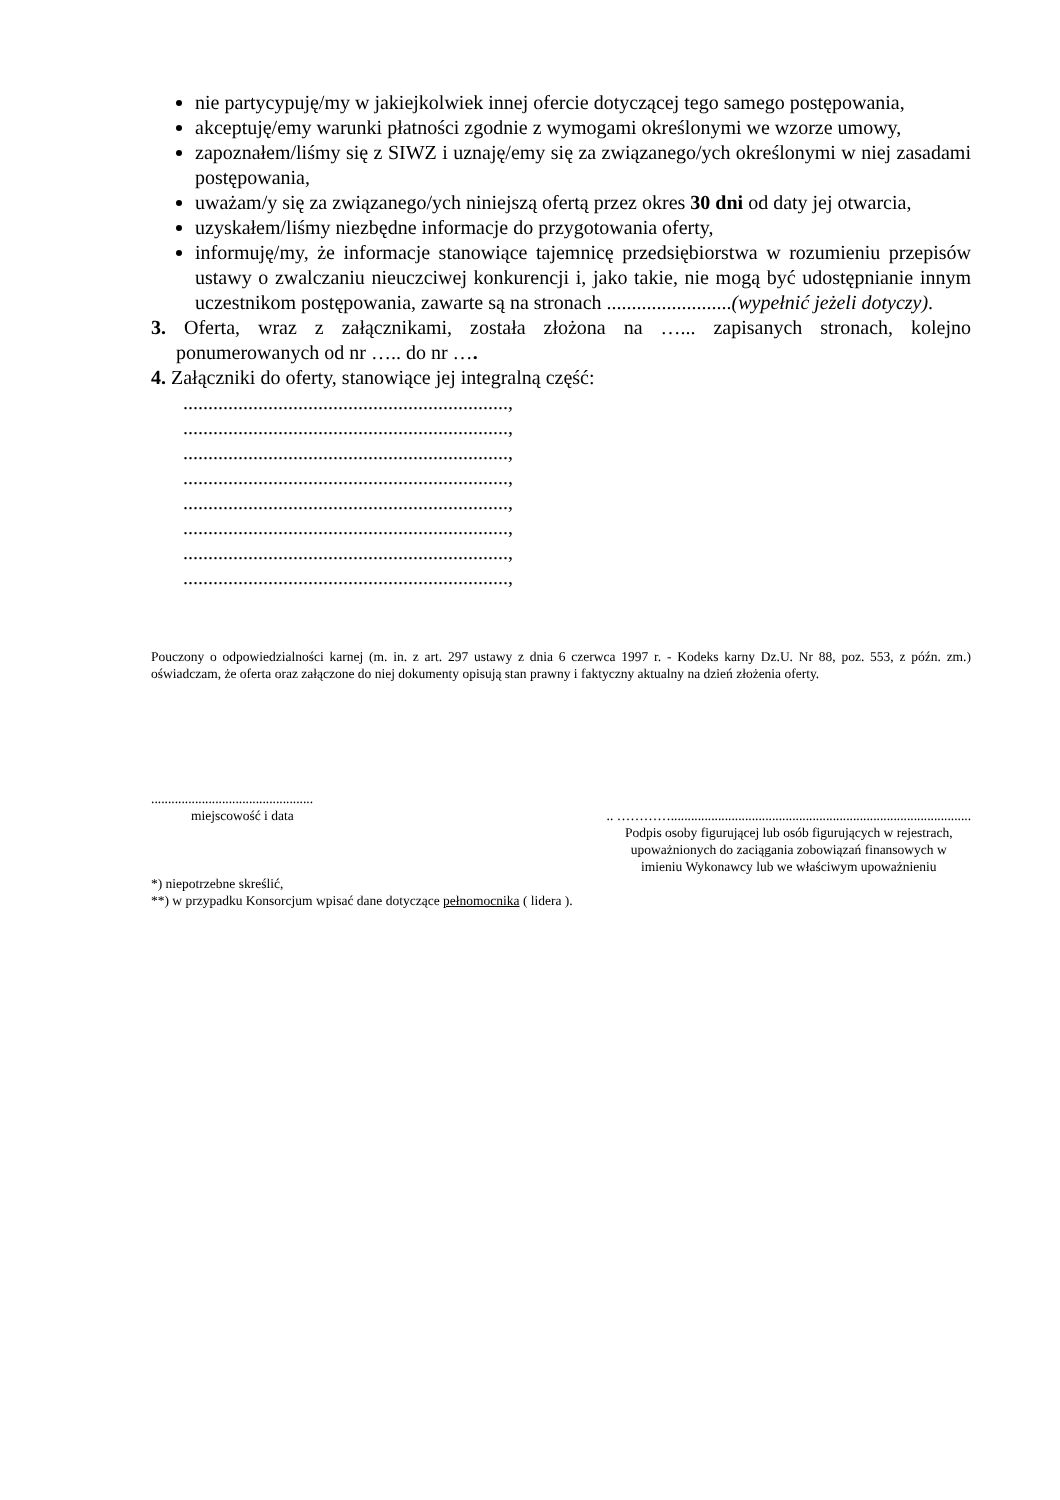nie partycypuję/my w jakiejkolwiek innej ofercie dotyczącej tego samego postępowania,
akceptuję/emy warunki płatności zgodnie z wymogami określonymi we wzorze umowy,
zapoznałem/liśmy się z SIWZ i uznaję/emy się za związanego/ych określonymi w niej zasadami postępowania,
uważam/y się za związanego/ych niniejszą ofertą przez okres 30 dni od daty jej otwarcia,
uzyskałem/liśmy niezbędne informacje do przygotowania oferty,
informuję/my, że informacje stanowiące tajemnicę przedsiębiorstwa w rozumieniu przepisów ustawy o zwalczaniu nieuczciwej konkurencji i, jako takie, nie mogą być udostępnianie innym uczestnikom postępowania, zawarte są na stronach .........................(wypełnić jeżeli dotyczy).
3. Oferta, wraz z załącznikami, została złożona na …... zapisanych stronach, kolejno ponumerowanych od nr ….. do nr ….
4. Załączniki do oferty, stanowiące jej integralną część:
.................................................................,
.................................................................,
.................................................................,
.................................................................,
.................................................................,
.................................................................,
.................................................................,
.................................................................,
Pouczony o odpowiedzialności karnej (m. in. z art. 297 ustawy z dnia 6 czerwca 1997 r. - Kodeks karny Dz.U. Nr 88, poz. 553, z późn. zm.) oświadczam, że oferta oraz załączone do niej dokumenty opisują stan prawny i faktyczny aktualny na dzień złożenia oferty.
................................................
miejscowość i data
.. ………….........................................................................................
Podpis osoby figurującej lub osób figurujących w rejestrach,
upoważnionych do zaciągania zobowiązań finansowych w
imieniu Wykonawcy lub we właściwym upoważnieniu
*) niepotrzebne skreślić,
**) w przypadku Konsorcjum wpisać dane dotyczące pełnomocnika ( lidera ).